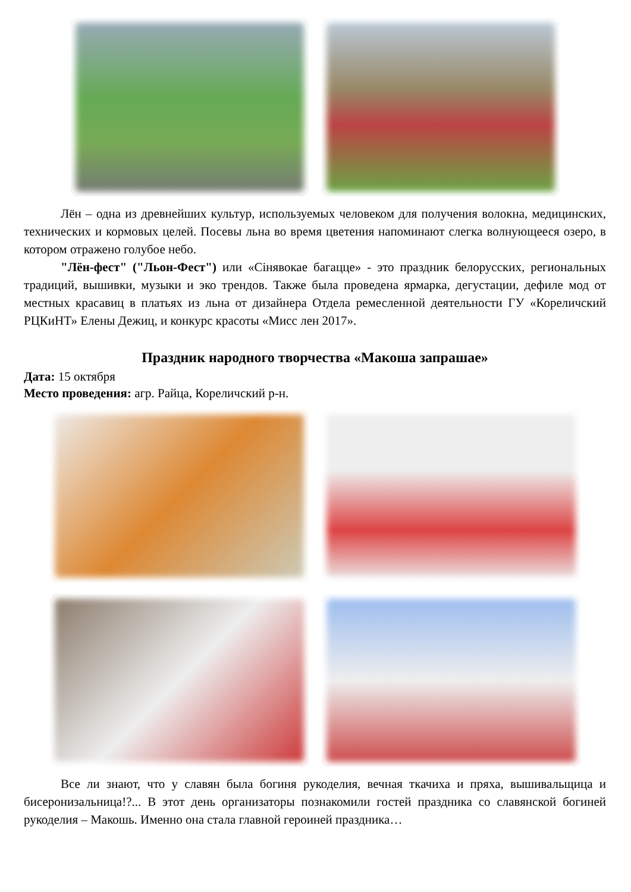Лён – одна из древнейших культур, используемых человеком для получения волокна, медицинских, технических и кормовых целей. Посевы льна во время цветения напоминают слегка волнующееся озеро, в котором отражено голубое небо.
"Лён-фест" ("Льон-Фест") или «Сінявокае багацце» - это праздник белорусских, региональных традиций, вышивки, музыки и эко трендов. Также была проведена ярмарка, дегустации, дефиле мод от местных красавиц в платьях из льна от дизайнера Отдела ремесленной деятельности ГУ «Кореличский РЦКиНТ» Елены Дежиц, и конкурс красоты «Мисс лен 2017».
Праздник народного творчества «Макоша запрашае»
Дата: 15 октября
Место проведения: агр. Райца, Кореличский р-н.
Все ли знают, что у славян была богиня рукоделия, вечная ткачиха и пряха, вышивальщица и бисеронизальница!?... В этот день организаторы познакомили гостей праздника со славянской богиней рукоделия – Макошь. Именно она стала главной героиней праздника…